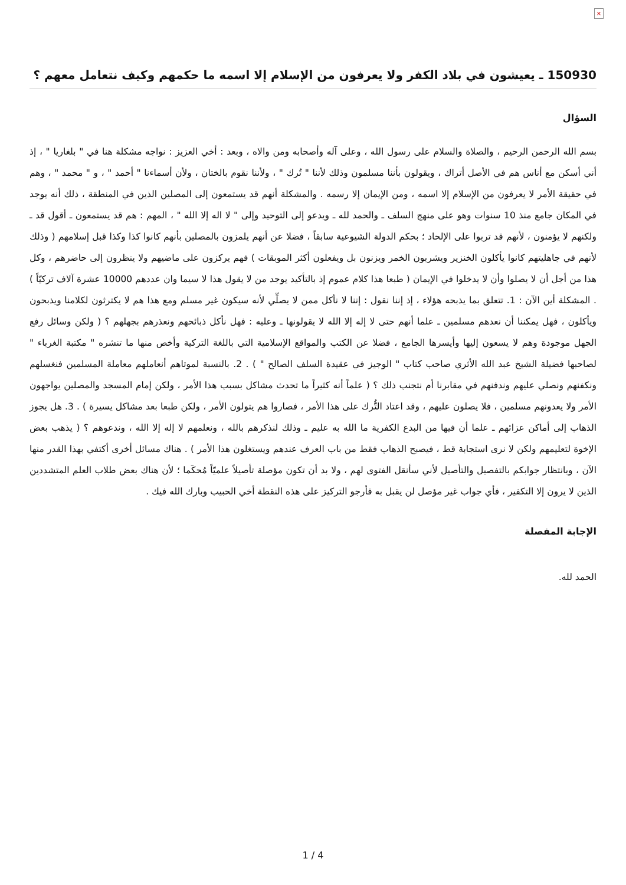×
150930 ـ يعيشون في بلاد الكفر ولا يعرفون من الإسلام إلا اسمه ما حكمهم وكيف نتعامل معهم ؟
السؤال
بسم الله الرحمن الرحيم ، والصلاة والسلام على رسول الله ، وعلى آله وأصحابه ومن والاه ، وبعد : أخي العزيز : نواجه مشكلة هنا في " بلغاريا " ، إذ أني أسكن مع أناس هم في الأصل أتراك ، ويقولون بأننا مسلمون وذلك لأننا " تُرك " ، ولأننا نقوم بالختان ، ولأن أسماءنا " أحمد " ، و " محمد " ، وهم في حقيقة الأمر لا يعرفون من الإسلام إلا اسمه ، ومن الإيمان إلا رسمه . والمشكلة أنهم قد يستمعون إلى المصلين الذين في المنطقة ، ذلك أنه يوجد في المكان جامع منذ 10 سنوات وهو على منهج السلف ـ والحمد لله ـ ويدعو إلى التوحيد وإلى " لا اله إلا الله " ، المهم : هم قد يستمعون ـ أقول قد ـ ولكنهم لا يؤمنون ، لأنهم قد تربوا على الإلحاد ؛ بحكم الدولة الشيوعية سابقاً ، فضلا عن أنهم يلمزون بالمصلين بأنهم كانوا كذا وكذا قبل إسلامهم ( وذلك لأنهم في جاهليتهم كانوا يأكلون الخنزير ويشربون الخمر ويزنون بل ويفعلون أكثر الموبقات ) فهم يركزون على ماضيهم ولا ينظرون إلى حاضرهم ، وكل هذا من أجل أن لا يصلوا وأن لا يدخلوا في الإيمان ( طبعا هذا كلام عموم إذ بالتأكيد يوجد من لا يقول هذا لا سيما وان عددهم 10000 عشرة آلاف تركيّاً ) . المشكلة أين الآن : 1. تتعلق بما يذبحه هؤلاء ، إذ إننا نقول : إننا لا نأكل ممن لا يصلِّي لأنه سيكون غير مسلم ومع هذا هم لا يكترثون لكلامنا ويذبحون ويأكلون ، فهل يمكننا أن نعدهم مسلمين ـ علما أنهم حتى لا إله إلا الله لا يقولونها ـ وعليه : فهل نأكل ذبائحهم ونعذرهم بجهلهم ؟ ( ولكن وسائل رفع الجهل موجودة وهم لا يسعون إليها وأيسرها الجامع ، فضلا عن الكتب والمواقع الإسلامية التي باللغة التركية وأخص منها ما تنشره " مكتبة الغرباء " لصاحبها فضيلة الشيخ عبد الله الأثري صاحب كتاب " الوجيز في عقيدة السلف الصالح " ) . 2. بالنسبة لموتاهم أنعاملهم معاملة المسلمين فنغسلهم ونكفنهم ونصلي عليهم وندفنهم في مقابرنا أم نتجنب ذلك ؟ ( علماً أنه كثيراً ما تحدث مشاكل بسبب هذا الأمر ، ولكن إمام المسجد والمصلين يواجهون الأمر ولا يعدونهم مسلمين ، فلا يصلون عليهم ، وقد اعتاد التُّرك على هذا الأمر ، فصاروا هم يتولون الأمر ، ولكن طبعا بعد مشاكل يسيرة ) . 3. هل يجوز الذهاب إلى أماكن عزائهم ـ علما أن فيها من البدع الكفرية ما الله به عليم ـ وذلك لنذكرهم بالله ، ونعلمهم لا إله إلا الله ، وندعوهم ؟ ( يذهب بعض الإخوة لتعليمهم ولكن لا نرى استجابة قط ، فيصبح الذهاب فقط من باب العرف عندهم ويستغلون هذا الأمر ) . هناك مسائل أخرى أكتفي بهذا القدر منها الآن ، وبانتظار جوابكم بالتفصيل والتأصيل لأني سأنقل الفتوى لهم ، ولا بد أن تكون مؤصلة تأصيلاً علميّاً مُحكَما ؛ لأن هناك بعض طلاب العلم المتشددين الذين لا يرون إلا التكفير ، فأي جواب غير مؤصل لن يقبل به فأرجو التركيز على هذه النقطة أخي الحبيب وبارك الله فيك .
الإجابة المفصلة
الحمد لله.
1 / 4